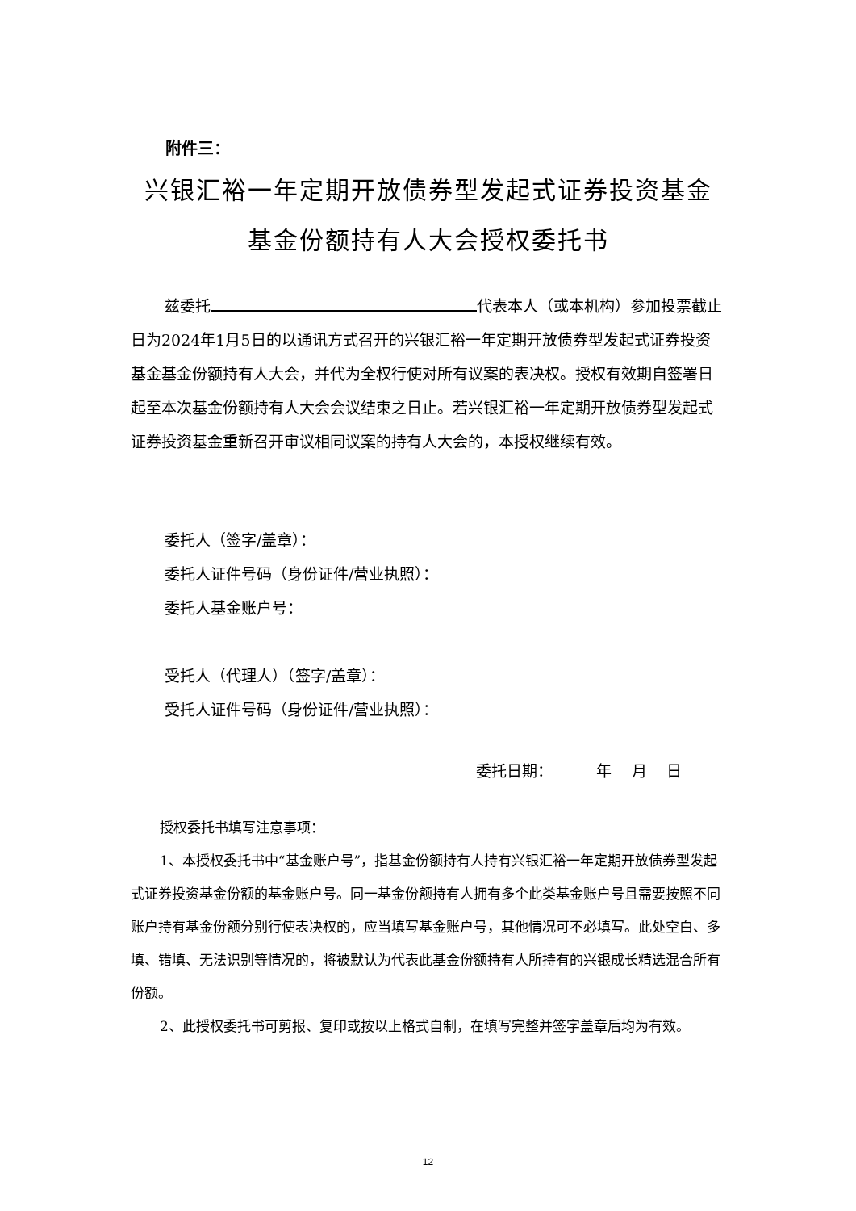附件三：
兴银汇裕一年定期开放债券型发起式证券投资基金
基金份额持有人大会授权委托书
兹委托 代表本人（或本机构）参加投票截止日为2024年1月5日的以通讯方式召开的兴银汇裕一年定期开放债券型发起式证券投资基金基金份额持有人大会，并代为全权行使对所有议案的表决权。授权有效期自签署日起至本次基金份额持有人大会会议结束之日止。若兴银汇裕一年定期开放债券型发起式证券投资基金重新召开审议相同议案的持有人大会的，本授权继续有效。
委托人（签字/盖章）：
委托人证件号码（身份证件/营业执照）：
委托人基金账户号：
受托人（代理人）（签字/盖章）：
受托人证件号码（身份证件/营业执照）：
委托日期： 年 月 日
授权委托书填写注意事项：
1、本授权委托书中“基金账户号”，指基金份额持有人持有兴银汇裕一年定期开放债券型发起式证券投资基金份额的基金账户号。同一基金份额持有人拥有多个此类基金账户号且需要按照不同账户持有基金份额分别行使表决权的，应当填写基金账户号，其他情况可不必填写。此处空白、多填、错填、无法识别等情况的，将被默认为代表此基金份额持有人所持有的兴银成长精选混合所有份额。
2、此授权委托书可剪报、复印或按以上格式自制，在填写完整并签字盖章后均为有效。
12